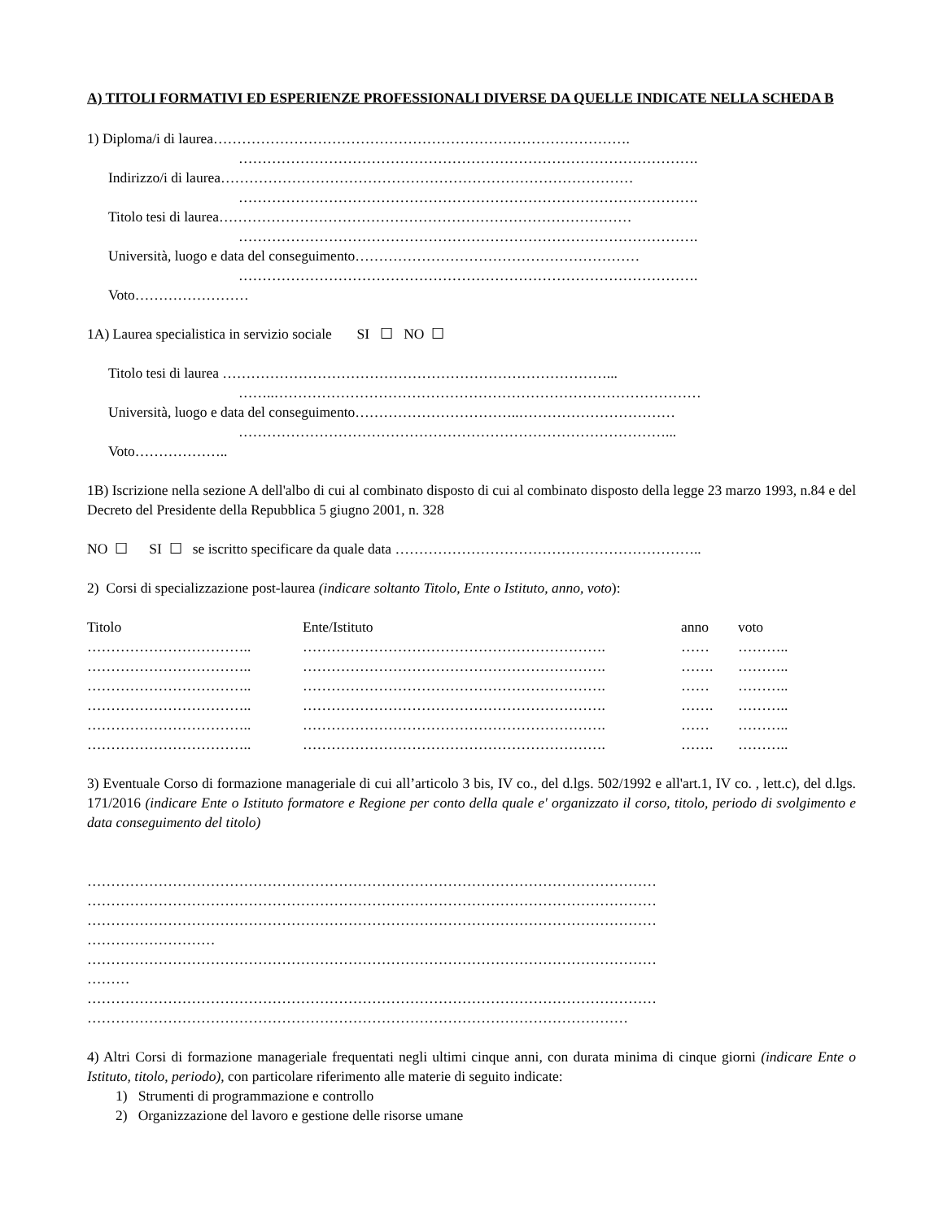A) TITOLI FORMATIVI ED ESPERIENZE PROFESSIONALI DIVERSE DA QUELLE INDICATE NELLA SCHEDA B
1) Diploma/i di laurea…………………………………………………………………………….
…………………………………………………………………………………….
Indirizzo/i di laurea……………………………………………………………………………
…………………………………………………………………………………….
Titolo tesi di laurea……………………………………………………………………………
…………………………………………………………………………………….
Università, luogo e data del conseguimento……………………………………………………
…………………………………………………………………………………….
Voto……………………
1A) Laurea specialistica in servizio sociale SI ☐ NO ☐
Titolo tesi di laurea ………………………………………………………………………...
……..………………………………………………………………………………
Università, luogo e data del conseguimento……………………………..……………………………
………………………………………………………………………………...
Voto………………..
1B) Iscrizione nella sezione A dell'albo di cui al combinato disposto di cui al combinato disposto della legge 23 marzo 1993, n.84 e del Decreto del Presidente della Repubblica 5 giugno 2001, n. 328
NO ☐ SI ☐ se iscritto specificare da quale data ………………………………………………………..
2) Corsi di specializzazione post-laurea (indicare soltanto Titolo, Ente o Istituto, anno, voto):
| Titolo | Ente/Istituto | anno | voto |
| …………………………….. | ………………………………………………………. | …… | ……….. |
| …………………………….. | ………………………………………………………. | ……. | ……….. |
| …………………………….. | ………………………………………………………. | …… | ……….. |
| …………………………….. | ………………………………………………………. | ……. | ……….. |
| …………………………….. | ………………………………………………………. | …… | ……….. |
| …………………………….. | ………………………………………………………. | ……. | ……….. |
3) Eventuale Corso di formazione manageriale di cui all’articolo 3 bis, IV co., del d.lgs. 502/1992 e all'art.1, IV co. , lett.c), del d.lgs. 171/2016 (indicare Ente o Istituto formatore e Regione per conto della quale e' organizzato il corso, titolo, periodo di svolgimento e data conseguimento del titolo)
…………………………………………………………………………………………………………
…………………………………………………………………………………………………………
…………………………………………………………………………………………………………
………………………
…………………………………………………………………………………………………………
………
…………………………………………………………………………………………………………
……………………………………………………………………………………………………
4) Altri Corsi di formazione manageriale frequentati negli ultimi cinque anni, con durata minima di cinque giorni (indicare Ente o Istituto, titolo, periodo), con particolare riferimento alle materie di seguito indicate:
1) Strumenti di programmazione e controllo
2) Organizzazione del lavoro e gestione delle risorse umane